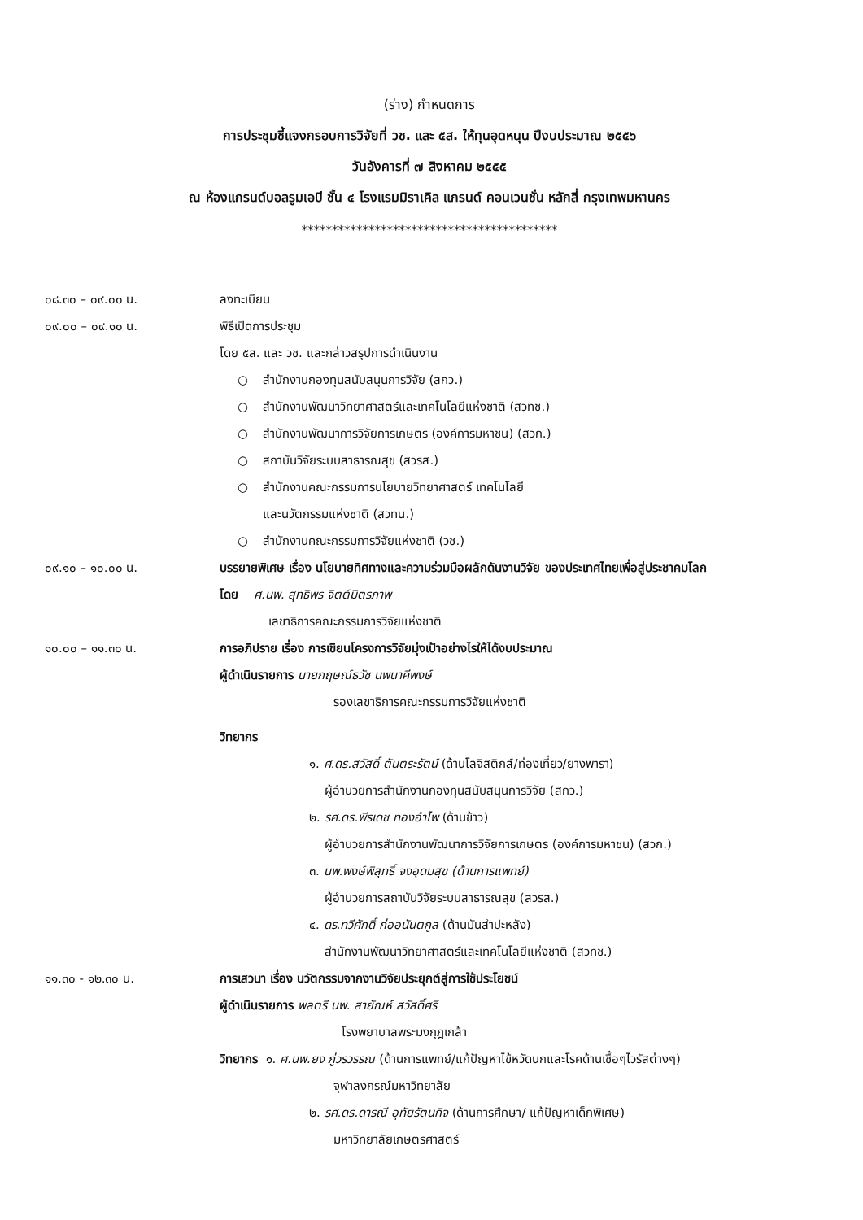(ร่าง) กำหนดการ
การประชุมชี้แจงกรอบการวิจัยที่ วช. และ ๕ส. ให้ทุนอุดหนุน ปีงบประมาณ ๒๕๕๖
วันอังคารที่ ๗ สิงหาคม ๒๕๕๕
ณ ห้องแกรนด์บอลรูมเอบี ชั้น ๔ โรงแรมมิราเคิล แกรนด์ คอนเวนชั่น หลักสี่ กรุงเทพมหานคร
******************************************
๐๘.๓๐ – ๐๙.๐๐ น. ลงทะเบียน
๐๙.๐๐ – ๐๙.๑๐ น. พิธีเปิดการประชุม
โดย ๕ส. และ วช. และกล่าวสรุปการดำเนินงาน
○ สำนักงานกองทุนสนับสนุนการวิจัย (สกว.)
○ สำนักงานพัฒนาวิทยาศาสตร์และเทคโนโลยีแห่งชาติ (สวทช.)
○ สำนักงานพัฒนาการวิจัยการเกษตร (องค์การมหาชน) (สวก.)
○ สถาบันวิจัยระบบสาธารณสุข (สวรส.)
○ สำนักงานคณะกรรมการนโยบายวิทยาศาสตร์ เทคโนโลยี
และนวัตกรรมแห่งชาติ (สวทน.)
○ สำนักงานคณะกรรมการวิจัยแห่งชาติ (วช.)
๐๙.๑๐ – ๑๐.๐๐ น. บรรยายพิเศษ เรื่อง นโยบายทิศทางและความร่วมมือผลักดันงานวิจัย ของประเทศไทยเพื่อสู่ประชาคมโลก
โดย ศ.นพ. สุทธิพร จิตต์มิตรภาพ
เลขาธิการคณะกรรมการวิจัยแห่งชาติ
๑๐.๐๐ – ๑๑.๓๐ น. การอภิปราย เรื่อง การเขียนโครงการวิจัยมุ่งเป้าอย่างไรให้ได้งบประมาณ
ผู้ดำเนินรายการ นายกฤษณ์ธวัช นพนาคีพงษ์
รองเลขาธิการคณะกรรมการวิจัยแห่งชาติ
วิทยากร
๑. ศ.ดร.สวัสดิ์ ตันตระรัตน์ (ด้านโลจิสติกส์/ท่องเที่ยว/ยางพารา)
ผู้อำนวยการสำนักงานกองทุนสนับสนุนการวิจัย (สกว.)
๒. รศ.ดร.พีรเดช ทองอำไพ (ด้านข้าว)
ผู้อำนวยการสำนักงานพัฒนาการวิจัยการเกษตร (องค์การมหาชน) (สวก.)
๓. นพ.พงษ์พิสุทธิ์ จงอุดมสุข (ด้านการแพทย์)
ผู้อำนวยการสถาบันวิจัยระบบสาธารณสุข (สวรส.)
๔. ดร.ทวีศักดิ์ ก่ออนันตกูล (ด้านมันสำปะหลัง)
สำนักงานพัฒนาวิทยาศาสตร์และเทคโนโลยีแห่งชาติ (สวทช.)
๑๑.๓๐ - ๑๒.๓๐ น. การเสวนา เรื่อง นวัตกรรมจากงานวิจัยประยุกต์สู่การใช้ประโยชน์
ผู้ดำเนินรายการ พลตรี นพ. สายัณห์ สวัสดิ์ศรี
โรงพยาบาลพระมงกุฎเกล้า
วิทยากร ๑. ศ.นพ.ยง ภู่วรวรรณ (ด้านการแพทย์/แก้ปัญหาไข้หวัดนกและโรคด้านเชื้อๆไวรัสต่างๆ)
จุฬาลงกรณ์มหาวิทยาลัย
๒. รศ.ดร.ดารณี อุทัยรัตนกิจ (ด้านการศึกษา/ แก้ปัญหาเด็กพิเศษ)
มหาวิทยาลัยเกษตรศาสตร์